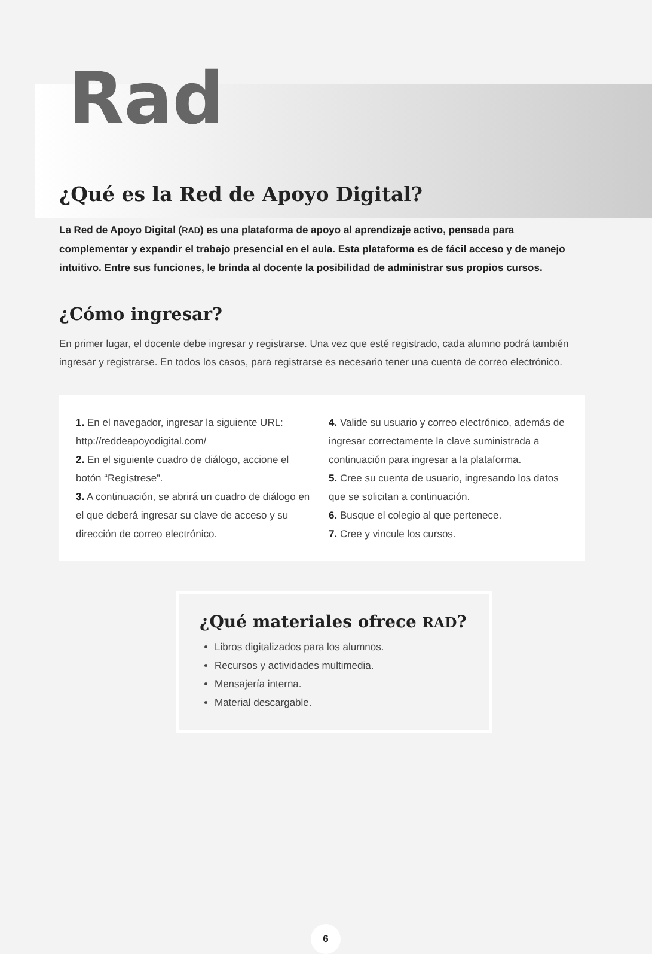Rad
¿Qué es la Red de Apoyo Digital?
La Red de Apoyo Digital (RAD) es una plataforma de apoyo al aprendizaje activo, pensada para complementar y expandir el trabajo presencial en el aula. Esta plataforma es de fácil acceso y de manejo intuitivo. Entre sus funciones, le brinda al docente la posibilidad de administrar sus propios cursos.
¿Cómo ingresar?
En primer lugar, el docente debe ingresar y registrarse. Una vez que esté registrado, cada alumno podrá también ingresar y registrarse. En todos los casos, para registrarse es necesario tener una cuenta de correo electrónico.
1. En el navegador, ingresar la siguiente URL: http://reddeapoyodigital.com/
2. En el siguiente cuadro de diálogo, accione el botón “Regístrese”.
3. A continuación, se abrirá un cuadro de diálogo en el que deberá ingresar su clave de acceso y su dirección de correo electrónico.
4. Valide su usuario y correo electrónico, además de ingresar correctamente la clave suministrada a continuación para ingresar a la plataforma.
5. Cree su cuenta de usuario, ingresando los datos que se solicitan a continuación.
6. Busque el colegio al que pertenece.
7. Cree y vincule los cursos.
¿Qué materiales ofrece RAD?
Libros digitalizados para los alumnos.
Recursos y actividades multimedia.
Mensajería interna.
Material descargable.
6